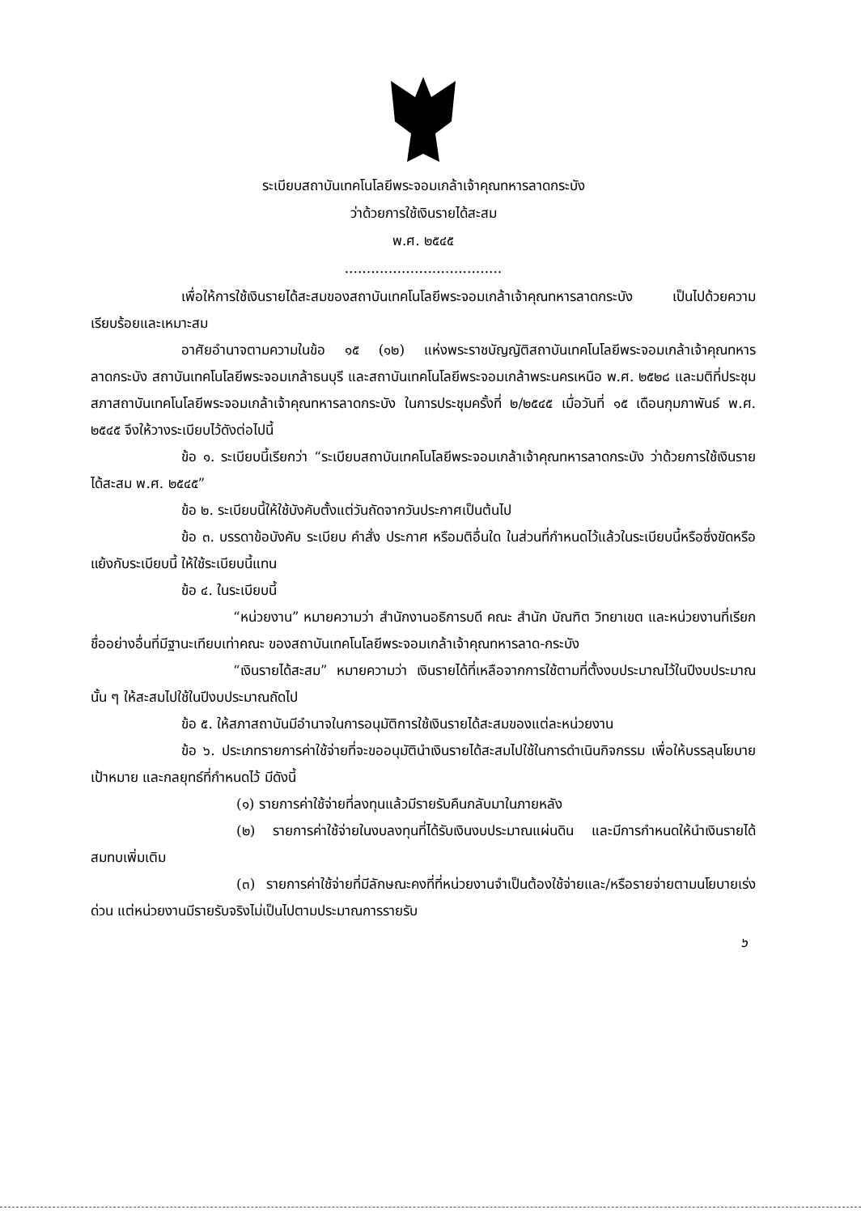ระเบียบสถาบันเทคโนโลยีพระจอมเกล้าเจ้าคุณทหารลาดกระบัง
ว่าด้วยการใช้เงินรายได้สะสม
พ.ศ. ๒๕๔๕
....................................
เพื่อให้การใช้เงินรายได้สะสมของสถาบันเทคโนโลยีพระจอมเกล้าเจ้าคุณทหารลาดกระบัง เป็นไปด้วยความเรียบร้อยและเหมาะสม
อาศัยอำนาจตามความในข้อ ๑๕ (๑๒) แห่งพระราชบัญญัติสถาบันเทคโนโลยีพระจอมเกล้าเจ้าคุณทหารลาดกระบัง สถาบันเทคโนโลยีพระจอมเกล้าธนบุรี และสถาบันเทคโนโลยีพระจอมเกล้าพระนครเหนือ พ.ศ. ๒๕๒๘ และมติที่ประชุมสภาสถาบันเทคโนโลยีพระจอมเกล้าเจ้าคุณทหารลาดกระบัง ในการประชุมครั้งที่ ๒/๒๕๔๕ เมื่อวันที่ ๑๕ เดือนกุมภาพันธ์ พ.ศ. ๒๕๔๕ จึงให้วางระเบียบไว้ดังต่อไปนี้
ข้อ ๑. ระเบียบนี้เรียกว่า “ระเบียบสถาบันเทคโนโลยีพระจอมเกล้าเจ้าคุณทหารลาดกระบัง ว่าด้วยการใช้เงินรายได้สะสม พ.ศ. ๒๕๔๕”
ข้อ ๒. ระเบียบนี้ให้ใช้บังคับตั้งแต่วันถัดจากวันประกาศเป็นต้นไป
ข้อ ๓. บรรดาข้อบังคับ ระเบียบ คำสั่ง ประกาศ หรือมติอื่นใด ในส่วนที่กำหนดไว้แล้วในระเบียบนี้หรือซึ่งขัดหรือแย้งกับระเบียบนี้ ให้ใช้ระเบียบนี้แทน
ข้อ ๔. ในระเบียบนี้
“หน่วยงาน” หมายความว่า สำนักงานอธิการบดี คณะ สำนัก บัณฑิต วิทยาเขต และหน่วยงานที่เรียกชื่ออย่างอื่นที่มีฐานะเทียบเท่าคณะ ของสถาบันเทคโนโลยีพระจอมเกล้าเจ้าคุณทหารลาด-กระบัง
“เงินรายได้สะสม” หมายความว่า เงินรายได้ที่เหลือจากการใช้ตามที่ตั้งงบประมาณไว้ในปีงบประมาณนั้น ๆ ให้สะสมไปใช้ในปีงบประมาณถัดไป
ข้อ ๕. ให้สภาสถาบันมีอำนาจในการอนุมัติการใช้เงินรายได้สะสมของแต่ละหน่วยงาน
ข้อ ๖. ประเภทรายการค่าใช้จ่ายที่จะขออนุมัตินำเงินรายได้สะสมไปใช้ในการดำเนินกิจกรรม เพื่อให้บรรลุนโยบาย เป้าหมาย และกลยุทธ์ที่กำหนดไว้ มีดังนี้
(๑) รายการค่าใช้จ่ายที่ลงทุนแล้วมีรายรับคืนกลับมาในภายหลัง
(๒) รายการค่าใช้จ่ายในงบลงทุนที่ได้รับเงินงบประมาณแผ่นดิน และมีการกำหนดให้นำเงินรายได้สมทบเพิ่มเติม
(๓) รายการค่าใช้จ่ายที่มีลักษณะคงที่ที่หน่วยงานจำเป็นต้องใช้จ่ายและ/หรือรายจ่ายตามนโยบายเร่งด่วน แต่หน่วยงานมีรายรับจริงไม่เป็นไปตามประมาณการรายรับ
๖